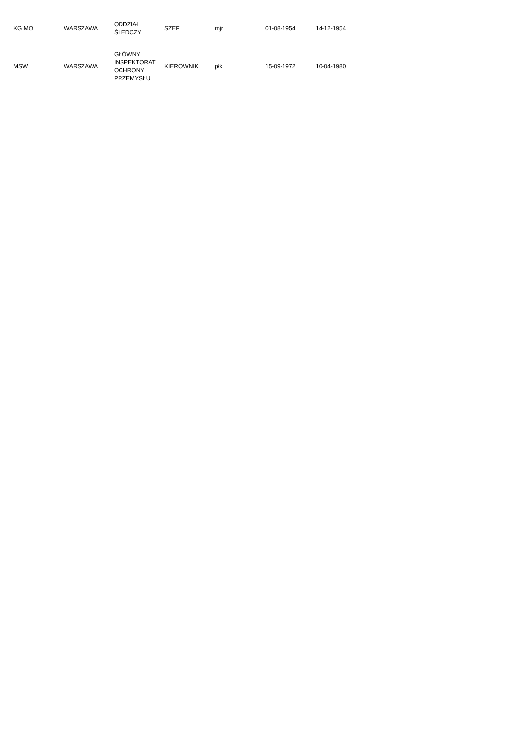| KG MO | WARSZAWA | ODDZIAŁ ŚLEDCZY | SZEF | mjr | 01-08-1954 | 14-12-1954 | |
| MSW | WARSZAWA | GŁÓWNY INSPEKTORAT OCHRONY PRZEMYSŁU | KIEROWNIK | płk | 15-09-1972 | 10-04-1980 | |